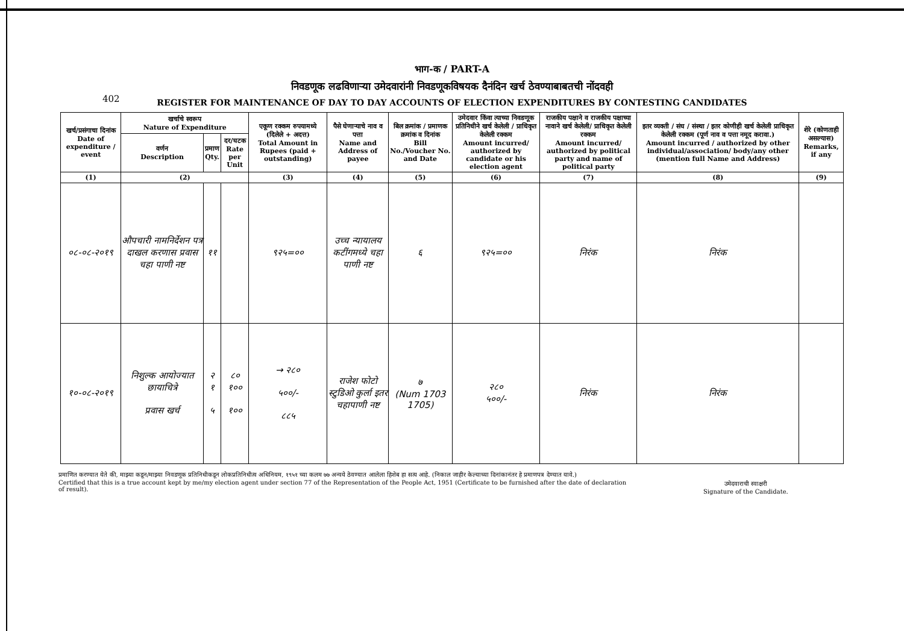402
भाग-क / PART-A
निवडणूक लढविणाऱ्या उमेदवारांनी निवडणूकविषयक दैनंदिन खर्च ठेवण्याबाबतची नोंदवही
REGISTER FOR MAINTENANCE OF DAY TO DAY ACCOUNTS OF ELECTION EXPENDITURES BY CONTESTING CANDIDATES
| खर्च/प्रसंगाचा दिनांक Date of expenditure / event | खर्चाचे स्वरूप Nature of Expenditure | | | एकूण रक्कम रुपयामध्ये (दिलेले + अदत्त) Total Amount in Rupees (paid + outstanding) | पैसे घेणाऱ्याचे नाव व पत्ता Name and Address of payee | बिल क्रमांक / प्रमाणक क्रमांक व दिनांक Bill No./Voucher No. and Date | उमेदवार किंवा त्याच्या निवडणूक प्रतिनिधीने खर्च केलेली / प्राधिकृत केलेली रक्कम Amount incurred/ authorized by candidate or his election agent | राजकीय पक्षाने व राजकीय पक्षाच्या नावाने खर्च केलेली/ प्राधिकृत केलेली रक्कम Amount incurred/ authorized by political party and name of political party | इतर व्यक्ती / संघ / संस्था / इतर कोणीही खर्च केलेली प्राधिकृत केलेली रक्कम (पूर्ण नाव व पत्ता नमूद करावा.) Amount incurred / authorized by other individual/association/ body/any other (mention full Name and Address) | शेरे (कोणताही असल्यास) Remarks, if any |
| --- | --- | --- | --- | --- | --- | --- | --- | --- | --- | --- |
| | वर्णन Description | प्रमाण Qty. | दर/घटक Rate per Unit | | | | | | | |
| (1) | (2) | | | (3) | (4) | (5) | (6) | (7) | (8) | (9) |
| ०८-०८-२०१९ | औपचारी नामनिर्देशन पत्र दाखल करणास प्रवास चहा पाणी नष्ट | ११ | | ९२५=०० | उच्च न्यायालय कटींगमध्ये चहा पाणी नष्ट | ६ | ९२५=०० | निरंक | निरंक | |
| १०-०८-२०१९ | निशुल्क आयोज्यात छायाचित्रे प्रवास खर्च | २ १ ५ | ८० १०० १०० | → २८० ५००/- ८८५ | राजेश फोटो स्टुडिओ कुर्ला इतर चहापाणी नष्ट | ७ (Num 1703 1705) | २८० ५००/- | निरंक | निरंक | |
प्रमाणित करण्यात येते की, माझ्या कडून/माझ्या निवडणूक प्रतिनिधीकडून लोकप्रतिनिधीत्व अधिनियम, १९५१ च्या कलम ७७ अन्वये ठेवण्यात आलेला हिशेब हा सत्य आहे. (निकाल जाहीर केल्याच्या दिनांकानंतर हे प्रमाणपत्र देण्यात यावे.)
Certified that this is a true account kept by me/my election agent under section 77 of the Representation of the People Act, 1951 (Certificate to be furnished after the date of declaration of result).
उमेदवाराची स्वाक्षरी
Signature of the Candidate.